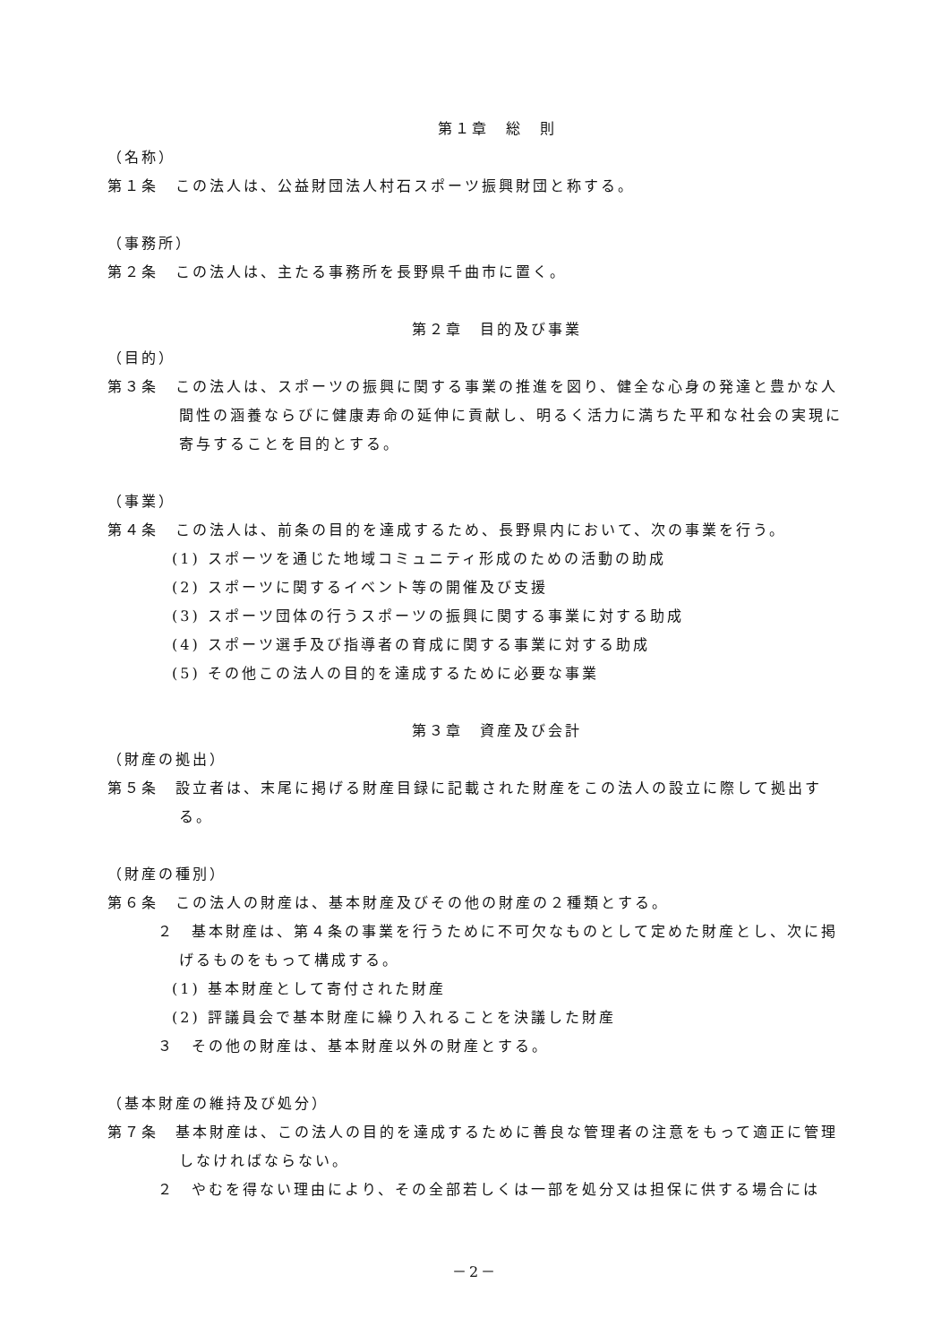第１章　総　則
（名称）
第１条　この法人は、公益財団法人村石スポーツ振興財団と称する。
（事務所）
第２条　この法人は、主たる事務所を長野県千曲市に置く。
第２章　目的及び事業
（目的）
第３条　この法人は、スポーツの振興に関する事業の推進を図り、健全な心身の発達と豊かな人間性の涵養ならびに健康寿命の延伸に貢献し、明るく活力に満ちた平和な社会の実現に寄与することを目的とする。
（事業）
第４条　この法人は、前条の目的を達成するため、長野県内において、次の事業を行う。
(1) スポーツを通じた地域コミュニティ形成のための活動の助成
(2) スポーツに関するイベント等の開催及び支援
(3) スポーツ団体の行うスポーツの振興に関する事業に対する助成
(4) スポーツ選手及び指導者の育成に関する事業に対する助成
(5) その他この法人の目的を達成するために必要な事業
第３章　資産及び会計
（財産の拠出）
第５条　設立者は、末尾に掲げる財産目録に記載された財産をこの法人の設立に際して拠出する。
（財産の種別）
第６条　この法人の財産は、基本財産及びその他の財産の２種類とする。
２　基本財産は、第４条の事業を行うために不可欠なものとして定めた財産とし、次に掲げるものをもって構成する。
(1) 基本財産として寄付された財産
(2) 評議員会で基本財産に繰り入れることを決議した財産
３　その他の財産は、基本財産以外の財産とする。
（基本財産の維持及び処分）
第７条　基本財産は、この法人の目的を達成するために善良な管理者の注意をもって適正に管理しなければならない。
２　やむを得ない理由により、その全部若しくは一部を処分又は担保に供する場合には
－2－